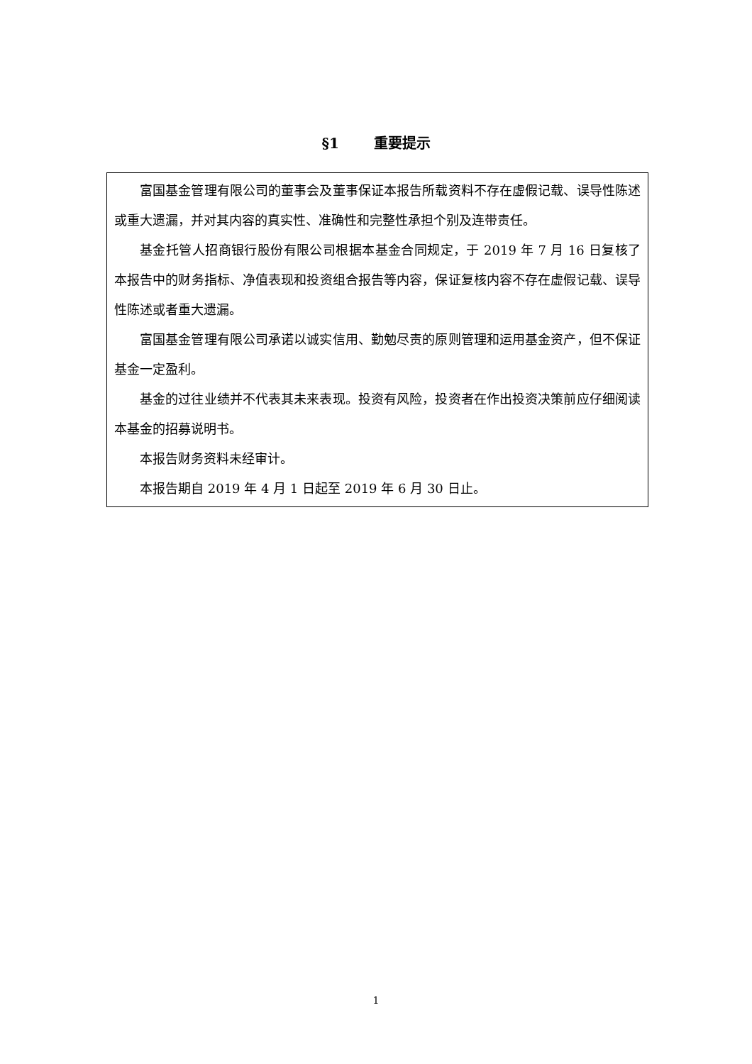§1 重要提示
富国基金管理有限公司的董事会及董事保证本报告所载资料不存在虚假记载、误导性陈述或重大遗漏，并对其内容的真实性、准确性和完整性承担个别及连带责任。
基金托管人招商银行股份有限公司根据本基金合同规定，于 2019 年 7 月 16 日复核了本报告中的财务指标、净值表现和投资组合报告等内容，保证复核内容不存在虚假记载、误导性陈述或者重大遗漏。
富国基金管理有限公司承诺以诚实信用、勤勉尽责的原则管理和运用基金资产，但不保证基金一定盈利。
基金的过往业绩并不代表其未来表现。投资有风险，投资者在作出投资决策前应仔细阅读本基金的招募说明书。
本报告财务资料未经审计。
本报告期自 2019 年 4 月 1 日起至 2019 年 6 月 30 日止。
1